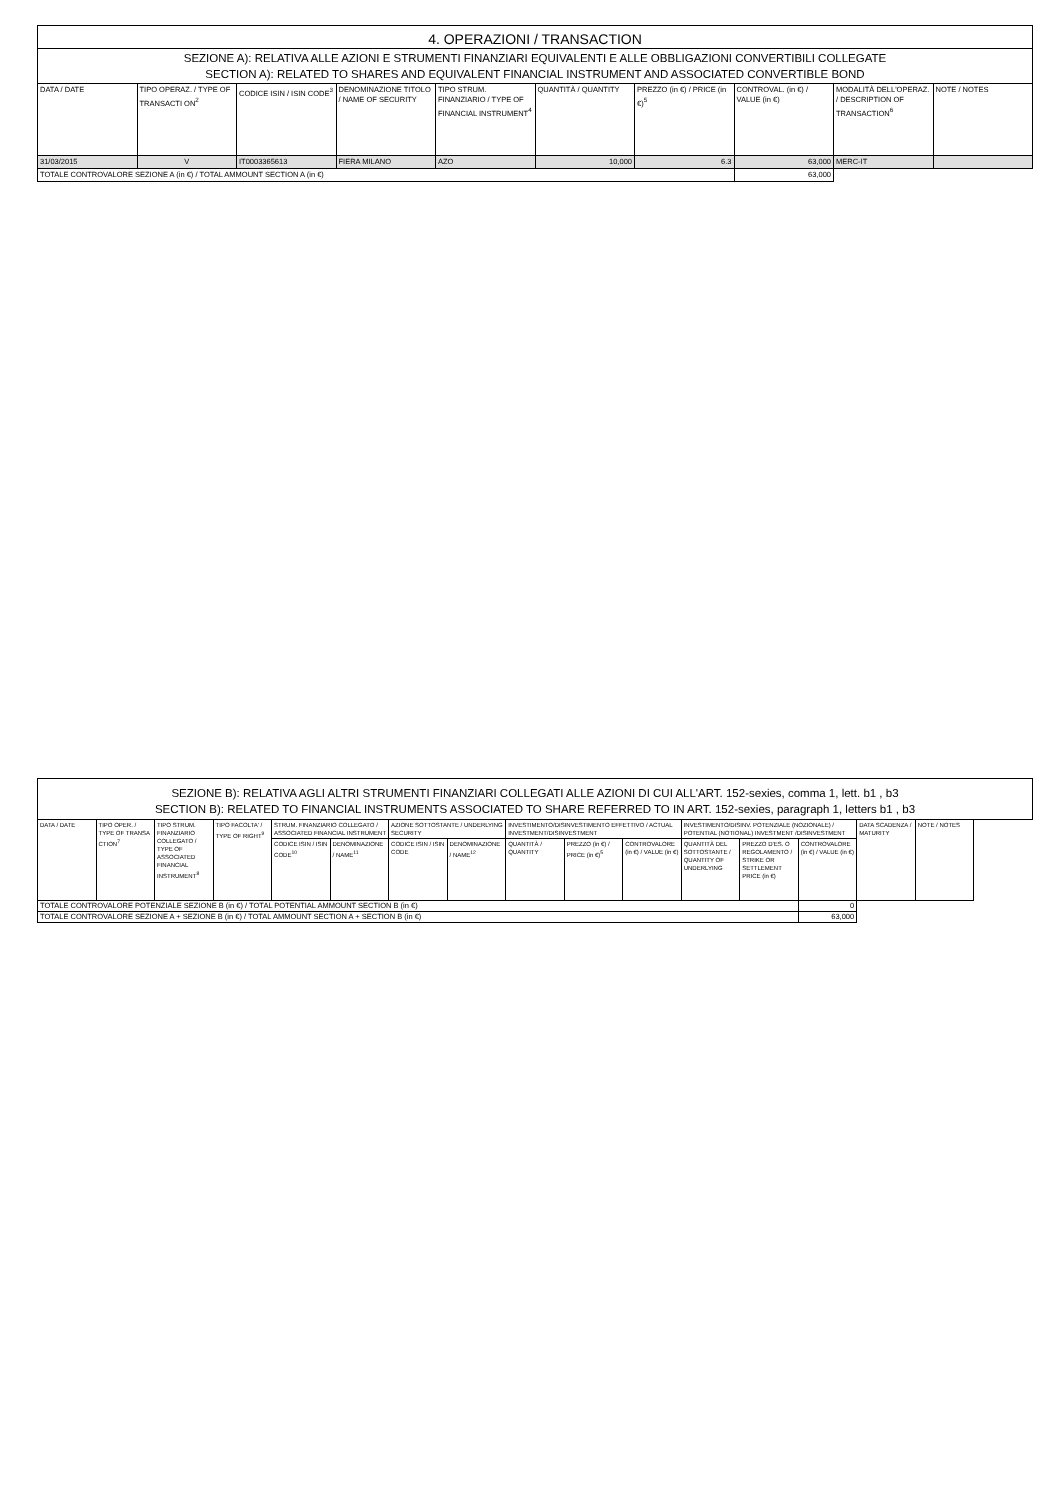| 4. OPERAZIONI / TRANSACTION | | | | | | | | | |
| SEZIONE A): RELATIVA ALLE AZIONI E STRUMENTI FINANZIARI EQUIVALENTI E ALLE OBBLIGAZIONI CONVERTIBILI COLLEGATE SECTION A): RELATED TO SHARES AND EQUIVALENT FINANCIAL INSTRUMENT AND ASSOCIATED CONVERTIBLE BOND | | | | | | | | | |
| DATA / DATE | TIPO OPERAZ. / TYPE OF TRANSACTI ON<sup>2</sup> | CODICE ISIN / ISIN CODE<sup>3</sup> | DENOMINAZIONE TITOLO / NAME OF SECURITY | TIPO STRUM. FINANZIARIO / TYPE OF FINANCIAL INSTRUMENT<sup>4</sup> | QUANTITÀ / QUANTITY | PREZZO (in €) / PRICE (in €)<sup>5</sup> | CONTROVAL. (in €) / VALUE (in €) | MODALITÀ DELL'OPERAZ. / DESCRIPTION OF TRANSACTION<sup>6</sup> | NOTE / NOTES |
| 31/03/2015 | V | IT0003365613 | FIERA MILANO | AZO | 10,000 | 6.3 | 63,000 | MERC-IT | |
| TOTALE CONTROVALORE SEZIONE A (in €) / TOTAL AMMOUNT SECTION A (in €) | | | | | | | 63,000 | | |
| SEZIONE B): RELATIVA AGLI ALTRI STRUMENTI FINANZIARI COLLEGATI ALLE AZIONI DI CUI ALL'ART. 152-sexies, comma 1, lett. b1 , b3 SECTION B): RELATED TO FINANCIAL INSTRUMENTS ASSOCIATED TO SHARE REFERRED TO IN ART. 152-sexies, paragraph 1, letters b1 , b3 | | | | | | | | | | | | | | | |
| DATA / DATE | TIPO OPER. / TYPE OF TRANSA CTION<sup>7</sup> | TIPO STRUM. FINANZIARIO COLLEGATO / TYPE OF ASSOCIATED FINANCIAL INSTRUMENT<sup>8</sup> | TIPO FACOLTA' / TYPE OF RIGHT<sup>9</sup> | STRUM. FINANZIARIO COLLEGATO / ASSOCIATED FINANCIAL INSTRUMENT | | AZIONE SOTTOSTANTE / UNDERLYING SECURITY | | INVESTIMENTO/DISINVESTIMENTO EFFETTIVO / ACTUAL INVESTMENT/DISINVESTMENT | | | INVESTIMENTO/DISINV. POTENZIALE (NOZIONALE) / POTENTIAL (NOTIONAL) INVESTMENT /DISINVESTMENT | | | DATA SCADENZA / MATURITY | NOTE / NOTES |
| | | | | CODICE ISIN / ISIN CODE<sup>10</sup> | DENOMINAZIONE / NAME<sup>11</sup> | CODICE ISIN / ISIN CODE | DENOMINAZIONE / NAME<sup>12</sup> | QUANTITÀ / QUANTITY | PREZZO (in €) / PRICE (in €)<sup>5</sup> | CONTROVALORE (in €) / VALUE (in €) | QUANTITÀ DEL SOTTOSTANTE / QUANTITY OF UNDERLYING | PREZZO D'ES. O REGOLAMENTO / STRIKE OR SETTLEMENT PRICE (in €) | CONTROVALORE (in €) / VALUE (in €) | | |
| TOTALE CONTROVALORE POTENZIALE SEZIONE B (in €) / TOTAL POTENTIAL AMMOUNT SECTION B (in €) | | | | | | | | | | | | | 0 | | |
| TOTALE CONTROVALORE SEZIONE A + SEZIONE B (in €) / TOTAL AMMOUNT SECTION A + SECTION B (in €) | | | | | | | | | | | | | 63,000 | | |